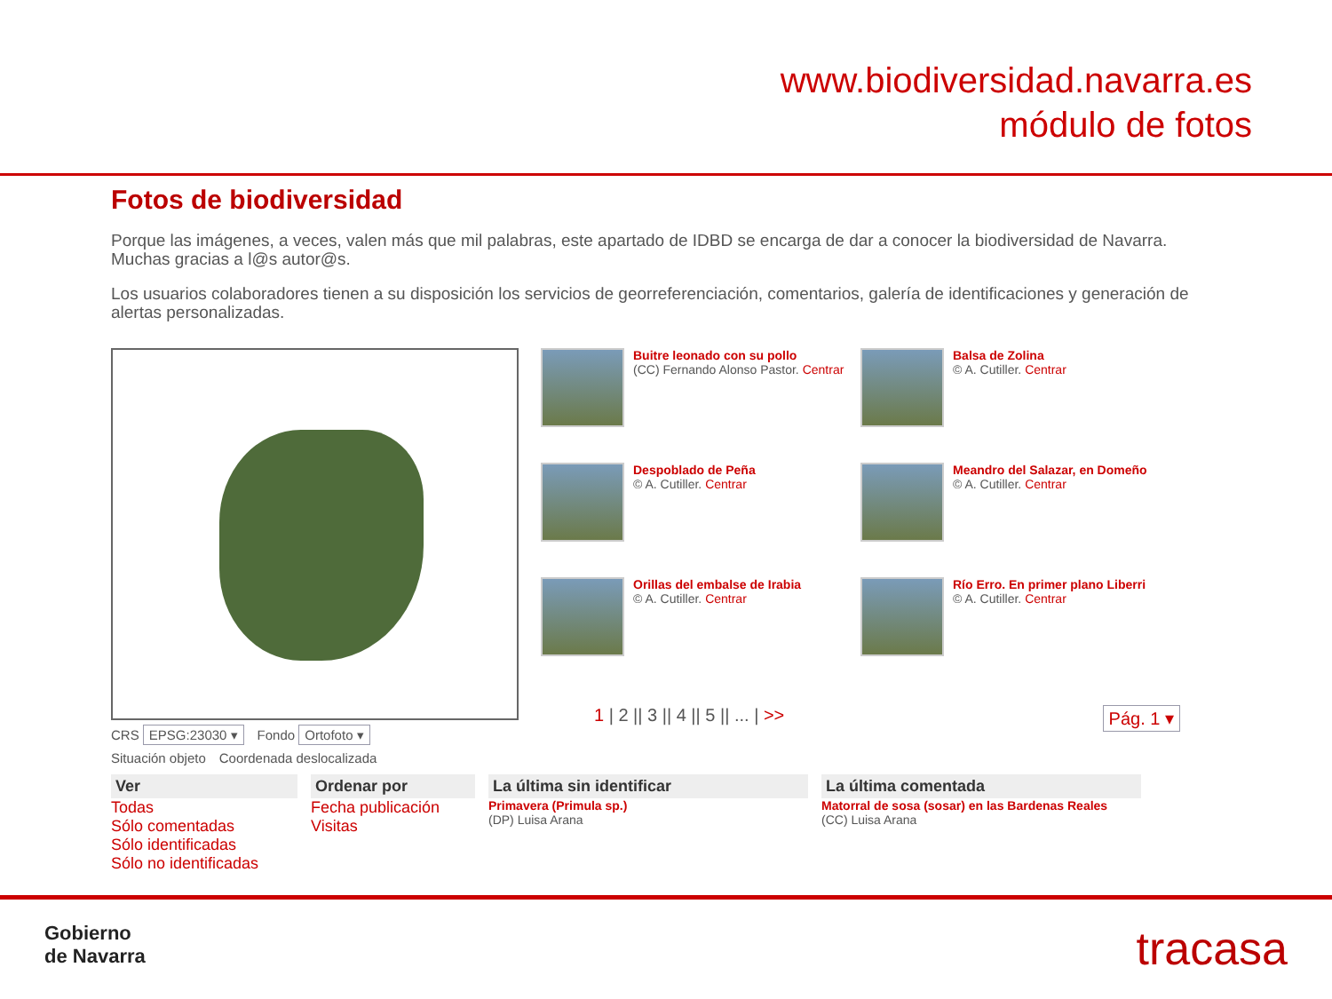www.biodiversidad.navarra.es
módulo de fotos
Fotos de biodiversidad
Porque las imágenes, a veces, valen más que mil palabras, este apartado de IDBD se encarga de dar a conocer la biodiversidad de Navarra. Muchas gracias a l@s autor@s.
Los usuarios colaboradores tienen a su disposición los servicios de georreferenciación, comentarios, galería de identificaciones y generación de alertas personalizadas.
CRS EPSG:23030 ▾ Fondo Ortofoto ▾
Situación objeto Coordenada deslocalizada
Buitre leonado con su pollo
(CC) Fernando Alonso Pastor. Centrar
Balsa de Zolina
© A. Cutiller. Centrar
Despoblado de Peña
© A. Cutiller. Centrar
Meandro del Salazar, en Domeño
© A. Cutiller. Centrar
Orillas del embalse de Irabia
© A. Cutiller. Centrar
Río Erro. En primer plano Liberri
© A. Cutiller. Centrar
1 | 2 || 3 || 4 || 5 || ... | >> Pág. 1 ▾
Ver
Todas
Sólo comentadas
Sólo identificadas
Sólo no identificadas
Ordenar por
Fecha publicación
Visitas
La última sin identificar
Primavera (Primula sp.)
(DP) Luisa Arana
La última comentada
Matorral de sosa (sosar) en las Bardenas Reales
(CC) Luisa Arana
Gobierno
de Navarra
tracasa